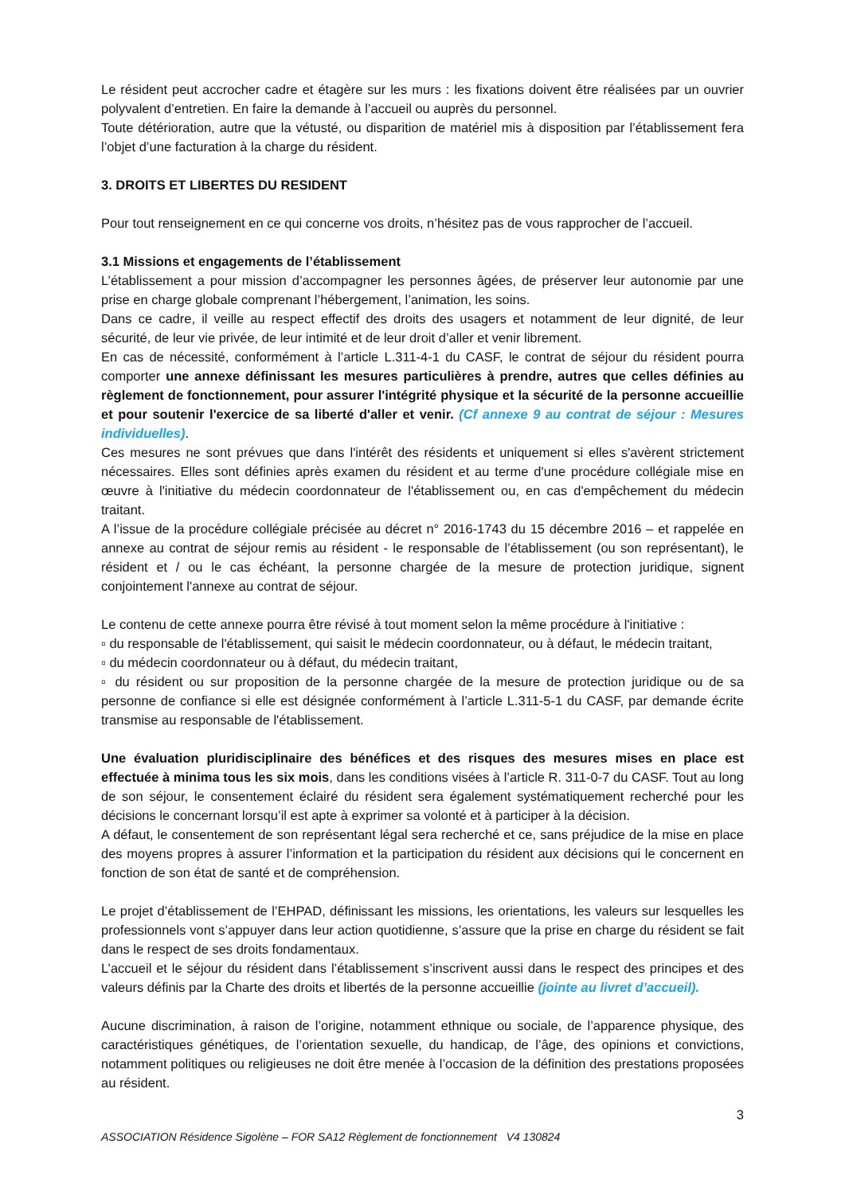Le résident peut accrocher cadre et étagère sur les murs : les fixations doivent être réalisées par un ouvrier polyvalent d’entretien. En faire la demande à l’accueil ou auprès du personnel.
Toute détérioration, autre que la vétusté, ou disparition de matériel mis à disposition par l’établissement fera l’objet d’une facturation à la charge du résident.
3. DROITS ET LIBERTES DU RESIDENT
Pour tout renseignement en ce qui concerne vos droits, n’hésitez pas de vous rapprocher de l’accueil.
3.1 Missions et engagements de l’établissement
L’établissement a pour mission d’accompagner les personnes âgées, de préserver leur autonomie par une prise en charge globale comprenant l’hébergement, l’animation, les soins.
Dans ce cadre, il veille au respect effectif des droits des usagers et notamment de leur dignité, de leur sécurité, de leur vie privée, de leur intimité et de leur droit d’aller et venir librement.
En cas de nécessité, conformément à l’article L.311-4-1 du CASF, le contrat de séjour du résident pourra comporter une annexe définissant les mesures particulières à prendre, autres que celles définies au règlement de fonctionnement, pour assurer l'intégrité physique et la sécurité de la personne accueillie et pour soutenir l'exercice de sa liberté d'aller et venir. (Cf annexe 9 au contrat de séjour : Mesures individuelles).
Ces mesures ne sont prévues que dans l'intérêt des résidents et uniquement si elles s'avèrent strictement nécessaires. Elles sont définies après examen du résident et au terme d'une procédure collégiale mise en œuvre à l'initiative du médecin coordonnateur de l'établissement ou, en cas d'empêchement du médecin traitant.
A l’issue de la procédure collégiale précisée au décret n° 2016-1743 du 15 décembre 2016 – et rappelée en annexe au contrat de séjour remis au résident - le responsable de l’établissement (ou son représentant), le résident et / ou le cas échéant, la personne chargée de la mesure de protection juridique, signent conjointement l'annexe au contrat de séjour.
Le contenu de cette annexe pourra être révisé à tout moment selon la même procédure à l'initiative :
▫ du responsable de l'établissement, qui saisit le médecin coordonnateur, ou à défaut, le médecin traitant,
▫ du médecin coordonnateur ou à défaut, du médecin traitant,
▫ du résident ou sur proposition de la personne chargée de la mesure de protection juridique ou de sa personne de confiance si elle est désignée conformément à l’article L.311-5-1 du CASF, par demande écrite transmise au responsable de l'établissement.
Une évaluation pluridisciplinaire des bénéfices et des risques des mesures mises en place est effectuée à minima tous les six mois, dans les conditions visées à l’article R. 311-0-7 du CASF. Tout au long de son séjour, le consentement éclairé du résident sera également systématiquement recherché pour les décisions le concernant lorsqu’il est apte à exprimer sa volonté et à participer à la décision.
A défaut, le consentement de son représentant légal sera recherché et ce, sans préjudice de la mise en place des moyens propres à assurer l’information et la participation du résident aux décisions qui le concernent en fonction de son état de santé et de compréhension.
Le projet d’établissement de l’EHPAD, définissant les missions, les orientations, les valeurs sur lesquelles les professionnels vont s’appuyer dans leur action quotidienne, s’assure que la prise en charge du résident se fait dans le respect de ses droits fondamentaux.
L’accueil et le séjour du résident dans l’établissement s’inscrivent aussi dans le respect des principes et des valeurs définis par la Charte des droits et libertés de la personne accueillie (jointe au livret d’accueil).
Aucune discrimination, à raison de l’origine, notamment ethnique ou sociale, de l’apparence physique, des caractéristiques génétiques, de l’orientation sexuelle, du handicap, de l’âge, des opinions et convictions, notamment politiques ou religieuses ne doit être menée à l’occasion de la définition des prestations proposées au résident.
3
ASSOCIATION Résidence Sigolène – FOR SA12 Règlement de fonctionnement V4 130824